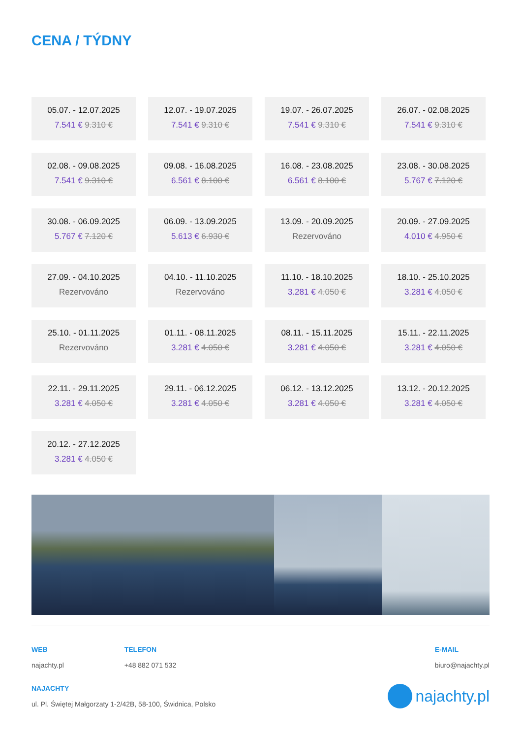CENA / TÝDNY
05.07. - 12.07.2025
7.541 € 9.310 €
12.07. - 19.07.2025
7.541 € 9.310 €
19.07. - 26.07.2025
7.541 € 9.310 €
26.07. - 02.08.2025
7.541 € 9.310 €
02.08. - 09.08.2025
7.541 € 9.310 €
09.08. - 16.08.2025
6.561 € 8.100 €
16.08. - 23.08.2025
6.561 € 8.100 €
23.08. - 30.08.2025
5.767 € 7.120 €
30.08. - 06.09.2025
5.767 € 7.120 €
06.09. - 13.09.2025
5.613 € 6.930 €
13.09. - 20.09.2025
Rezervováno
20.09. - 27.09.2025
4.010 € 4.950 €
27.09. - 04.10.2025
Rezervováno
04.10. - 11.10.2025
Rezervováno
11.10. - 18.10.2025
3.281 € 4.050 €
18.10. - 25.10.2025
3.281 € 4.050 €
25.10. - 01.11.2025
Rezervováno
01.11. - 08.11.2025
3.281 € 4.050 €
08.11. - 15.11.2025
3.281 € 4.050 €
15.11. - 22.11.2025
3.281 € 4.050 €
22.11. - 29.11.2025
3.281 € 4.050 €
29.11. - 06.12.2025
3.281 € 4.050 €
06.12. - 13.12.2025
3.281 € 4.050 €
13.12. - 20.12.2025
3.281 € 4.050 €
20.12. - 27.12.2025
3.281 € 4.050 €
WEB
najachty.pl
TELEFON
+48 882 071 532
E-MAIL
biuro@najachty.pl
NAJACHTY
ul. Pl. Świętej Małgorzaty 1-2/42B, 58-100, Świdnica, Polsko
najachty.pl